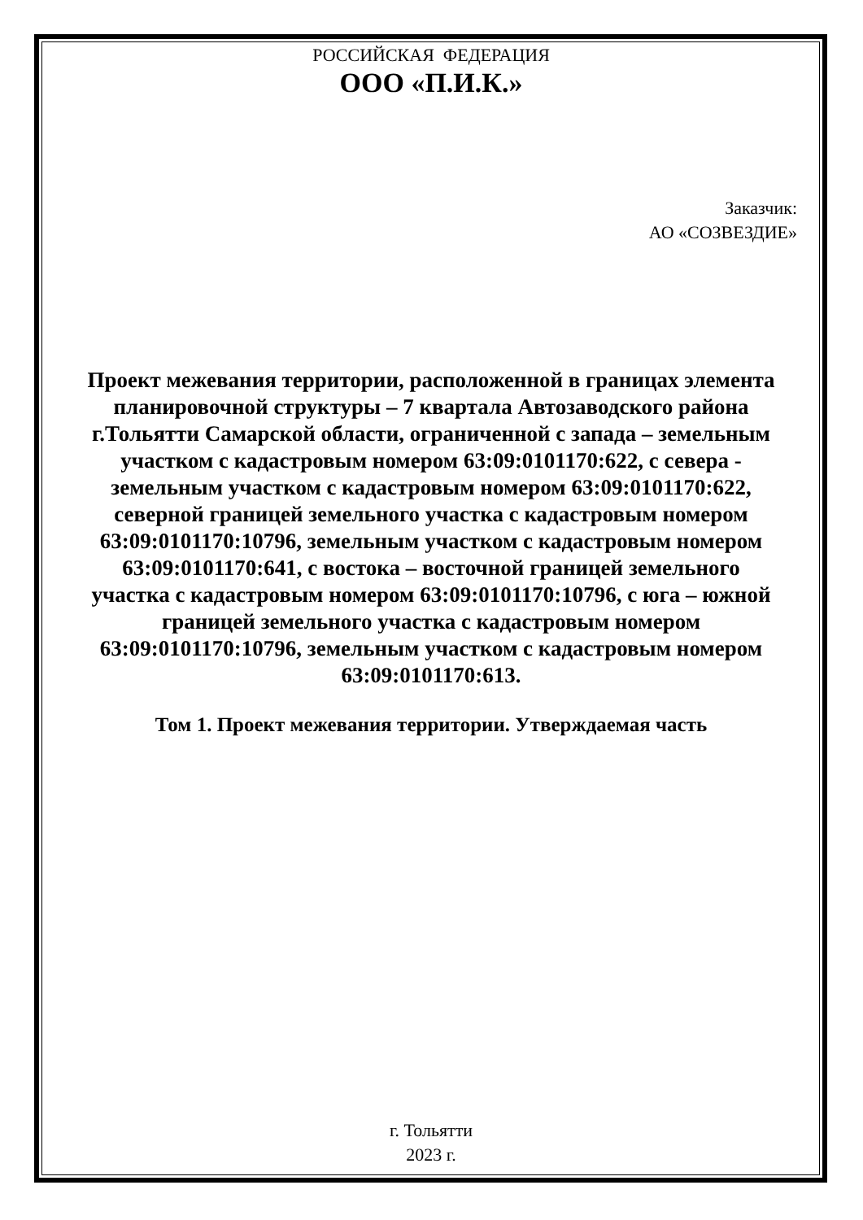РОССИЙСКАЯ ФЕДЕРАЦИЯ
ООО «П.И.К.»
Заказчик:
АО «СОЗВЕЗДИЕ»
Проект межевания территории, расположенной в границах элемента планировочной структуры – 7 квартала Автозаводского района г.Тольятти Самарской области, ограниченной с запада – земельным участком с кадастровым номером 63:09:0101170:622, с севера - земельным участком с кадастровым номером 63:09:0101170:622, северной границей земельного участка с кадастровым номером 63:09:0101170:10796, земельным участком с кадастровым номером 63:09:0101170:641, с востока – восточной границей земельного участка с кадастровым номером 63:09:0101170:10796, с юга – южной границей земельного участка с кадастровым номером 63:09:0101170:10796, земельным участком с кадастровым номером 63:09:0101170:613.
Том 1. Проект межевания территории. Утверждаемая часть
г. Тольятти
2023 г.